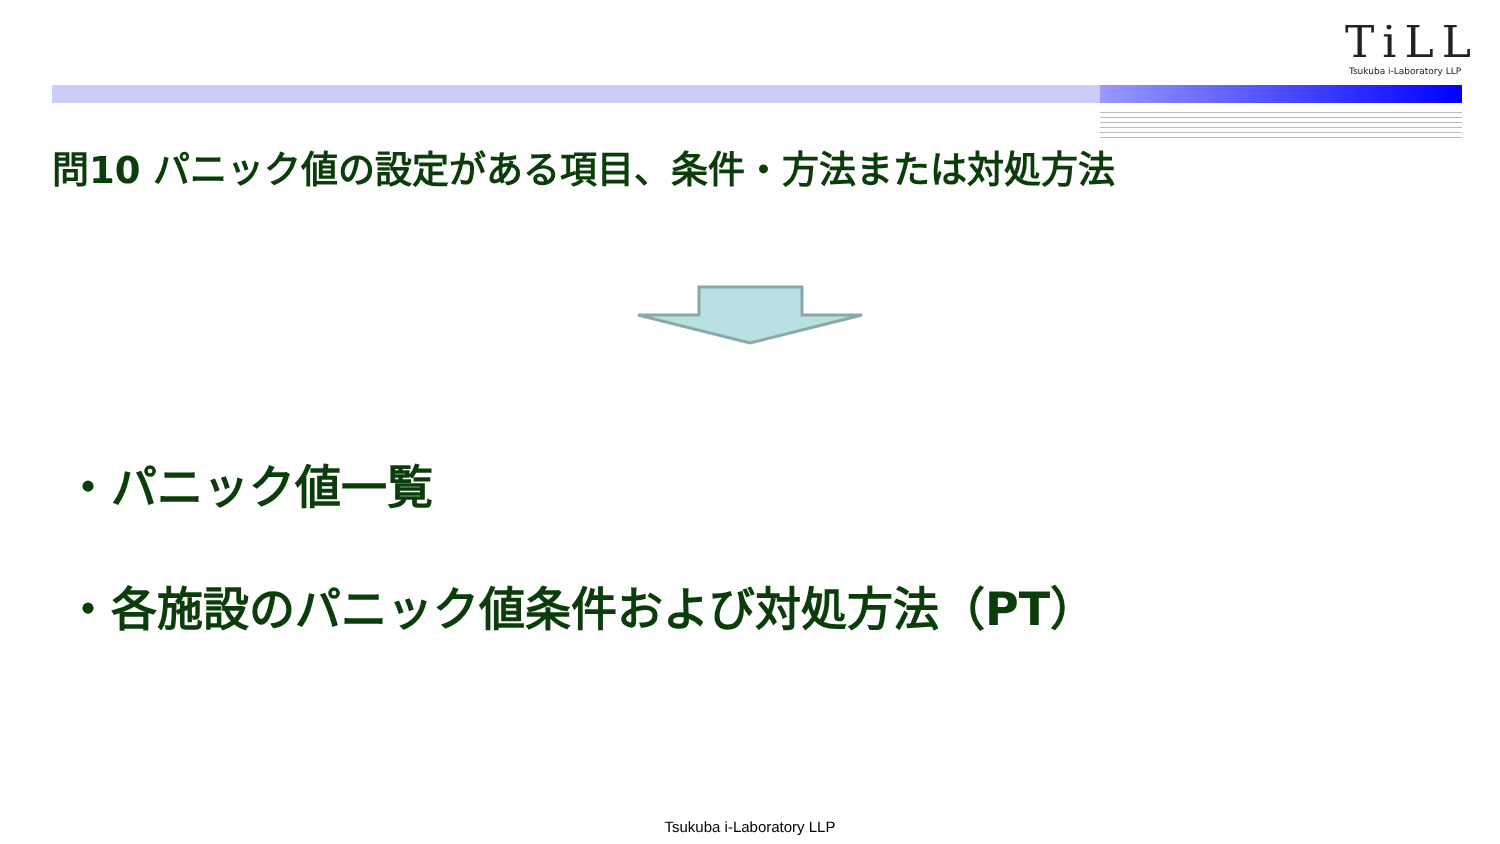TiLL
Tsukuba i-Laboratory LLP
問10 パニック値の設定がある項目、条件・方法または対処方法
・パニック値一覧
・各施設のパニック値条件および対処方法（PT）
Tsukuba i-Laboratory LLP